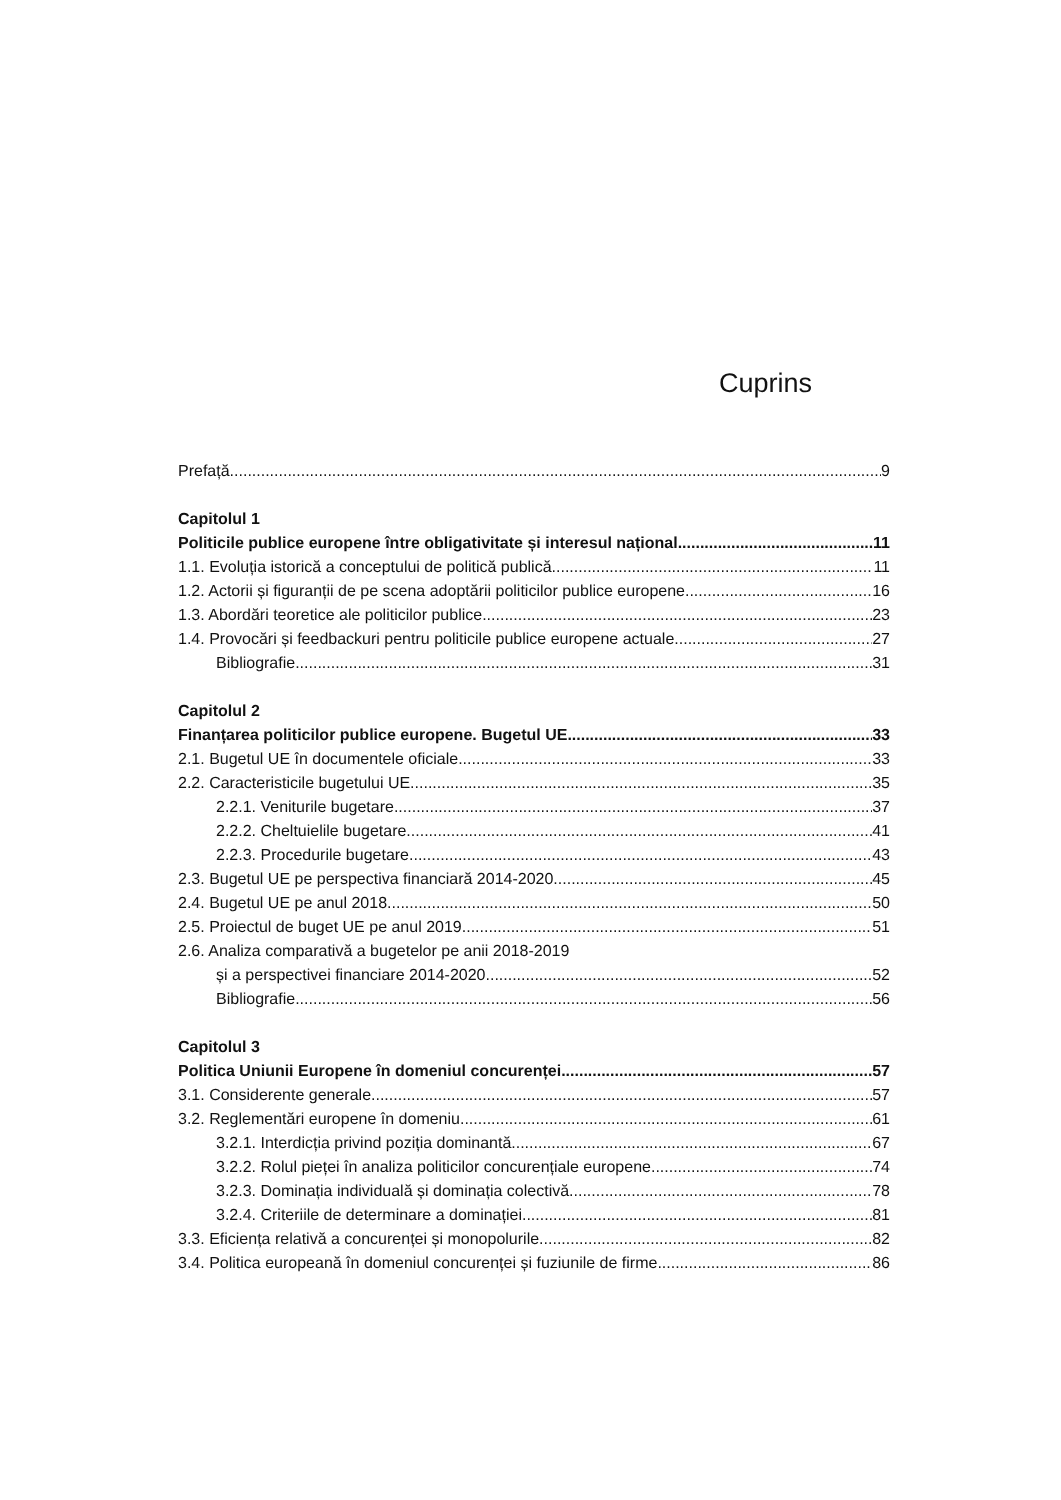Cuprins
Prefață 9
Capitolul 1
Politicile publice europene între obligativitate și interesul național 11
1.1. Evoluția istorică a conceptului de politică publică 11
1.2. Actorii și figuranții de pe scena adoptării politicilor publice europene 16
1.3. Abordări teoretice ale politicilor publice 23
1.4. Provocări și feedbackuri pentru politicile publice europene actuale 27
Bibliografie 31
Capitolul 2
Finanțarea politicilor publice europene. Bugetul UE 33
2.1. Bugetul UE în documentele oficiale 33
2.2. Caracteristicile bugetului UE 35
2.2.1. Veniturile bugetare 37
2.2.2. Cheltuielile bugetare 41
2.2.3. Procedurile bugetare 43
2.3. Bugetul UE pe perspectiva financiară 2014-2020 45
2.4. Bugetul UE pe anul 2018 50
2.5. Proiectul de buget UE pe anul 2019 51
2.6. Analiza comparativă a bugetelor pe anii 2018-2019
și a perspectivei financiare 2014-2020 52
Bibliografie 56
Capitolul 3
Politica Uniunii Europene în domeniul concurenței 57
3.1. Considerente generale 57
3.2. Reglementări europene în domeniu 61
3.2.1. Interdicția privind poziția dominantă 67
3.2.2. Rolul pieței în analiza politicilor concurențiale europene 74
3.2.3. Dominația individuală și dominația colectivă 78
3.2.4. Criteriile de determinare a dominației 81
3.3. Eficiența relativă a concurenței și monopolurile 82
3.4. Politica europeană în domeniul concurenței și fuziunile de firme 86